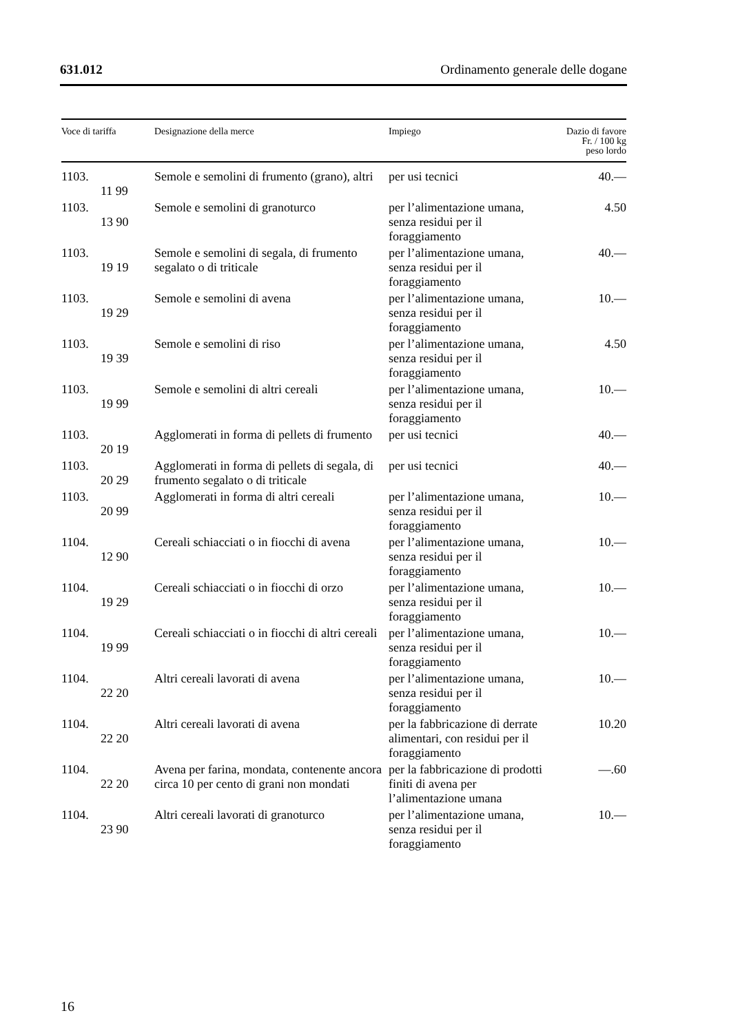631.012 Ordinamento generale delle dogane
| Voce di tariffa | Designazione della merce | Impiego | Dazio di favore Fr. / 100 kg peso lordo |
| --- | --- | --- | --- |
| 1103. 11 99 | Semole e semolini di frumento (grano), altri | per usi tecnici | 40.— |
| 1103. 13 90 | Semole e semolini di granoturco | per l’alimentazione umana, senza residui per il foraggiamento | 4.50 |
| 1103. 19 19 | Semole e semolini di segala, di frumento segalato o di triticale | per l’alimentazione umana, senza residui per il foraggiamento | 40.— |
| 1103. 19 29 | Semole e semolini di avena | per l’alimentazione umana, senza residui per il foraggiamento | 10.— |
| 1103. 19 39 | Semole e semolini di riso | per l’alimentazione umana, senza residui per il foraggiamento | 4.50 |
| 1103. 19 99 | Semole e semolini di altri cereali | per l’alimentazione umana, senza residui per il foraggiamento | 10.— |
| 1103. 20 19 | Agglomerati in forma di pellets di frumento | per usi tecnici | 40.— |
| 1103. 20 29 | Agglomerati in forma di pellets di segala, di frumento segalato o di triticale | per usi tecnici | 40.— |
| 1103. 20 99 | Agglomerati in forma di altri cereali | per l’alimentazione umana, senza residui per il foraggiamento | 10.— |
| 1104. 12 90 | Cereali schiacciati o in fiocchi di avena | per l’alimentazione umana, senza residui per il foraggiamento | 10.— |
| 1104. 19 29 | Cereali schiacciati o in fiocchi di orzo | per l’alimentazione umana, senza residui per il foraggiamento | 10.— |
| 1104. 19 99 | Cereali schiacciati o in fiocchi di altri cereali | per l’alimentazione umana, senza residui per il foraggiamento | 10.— |
| 1104. 22 20 | Altri cereali lavorati di avena | per l’alimentazione umana, senza residui per il foraggiamento | 10.— |
| 1104. 22 20 | Altri cereali lavorati di avena | per la fabbricazione di derrate alimentari, con residui per il foraggiamento | 10.20 |
| 1104. 22 20 | Avena per farina, mondata, contenente ancora circa 10 per cento di grani non mondati | per la fabbricazione di prodotti finiti di avena per l’alimentazione umana | —.60 |
| 1104. 23 90 | Altri cereali lavorati di granoturco | per l’alimentazione umana, senza residui per il foraggiamento | 10.— |
16